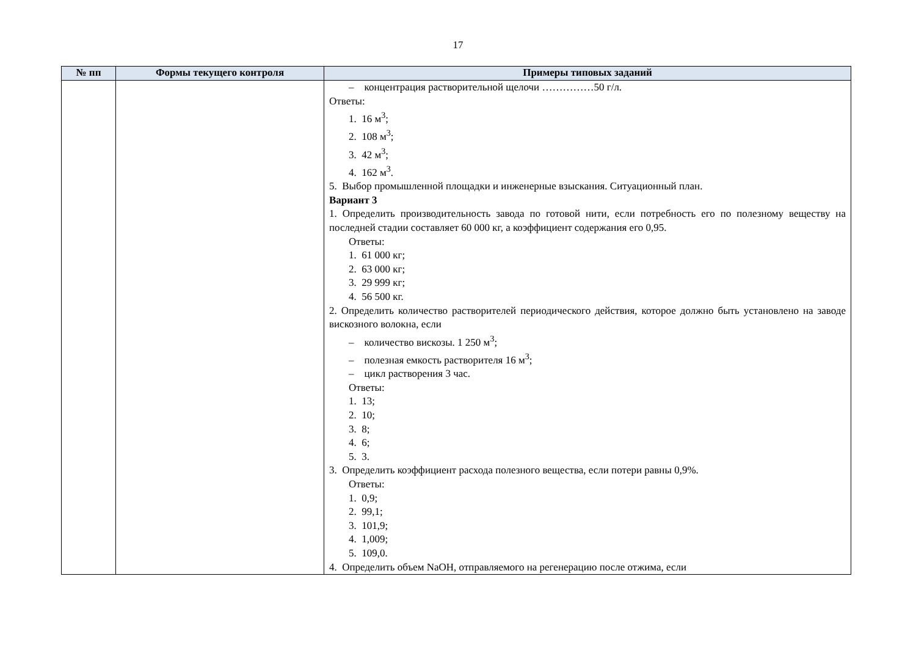17
| № пп | Формы текущего контроля | Примеры типовых заданий |
| --- | --- | --- |
| | | – концентрация растворительной щелочи ……………50 г/л. Ответы: 1. 16 м<sup>3</sup>; 2. 108 м<sup>3</sup>; 3. 42 м<sup>3</sup>; 4. 162 м<sup>3</sup>. 5. Выбор промышленной площадки и инженерные взыскания. Ситуационный план. Вариант 3 1. Определить производительность завода по готовой нити, если потребность его по полезному веществу на последней стадии составляет 60 000 кг, а коэффициент содержания его 0,95. Ответы: 1. 61 000 кг; 2. 63 000 кг; 3. 29 999 кг; 4. 56 500 кг. 2. Определить количество растворителей периодического действия, которое должно быть установлено на заводе вискозного волокна, если – количество вискозы. 1 250 м<sup>3</sup>; – полезная емкость растворителя 16 м<sup>3</sup>; – цикл растворения 3 час. Ответы: 1. 13; 2. 10; 3. 8; 4. 6; 5. 3. 3. Определить коэффициент расхода полезного вещества, если потери равны 0,9%. Ответы: 1. 0,9; 2. 99,1; 3. 101,9; 4. 1,009; 5. 109,0. 4. Определить объем NaOH, отправляемого на регенерацию после отжима, если |